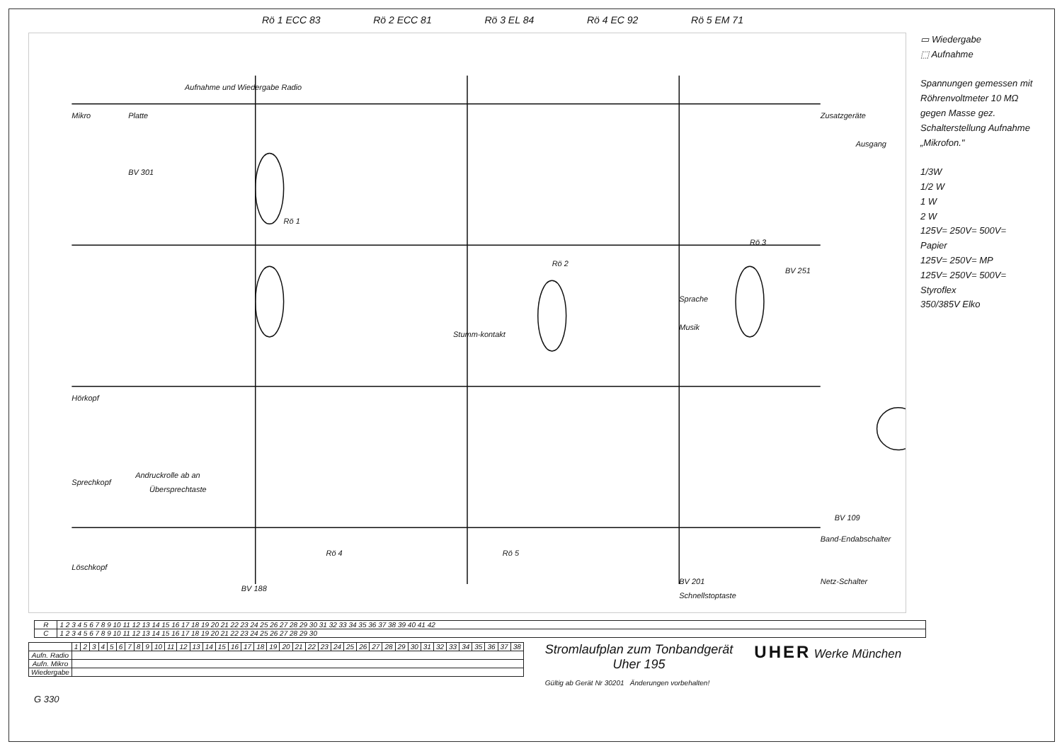Rö 1 ECC 83 Rö 2 ECC 81 Rö 3 EL 84 Rö 4 EC 92 Rö 5 EM 71
Mikro
Platte
Aufnahme und Wiedergabe Radio
Hörkopf
Sprechkopf
Löschkopf
Rö 1
Rö 2
Rö 3
Rö 4
Rö 5
Zusatzgeräte
Ausgang
Sprache
Musik
Stumm-kontakt
Band-Endabschalter
Netz-Schalter
BV 301
BV 251
BV 109
BV 201
BV 188
Übersprechtaste
Andruckrolle ab an
Schnellstoptaste
▭ Wiedergabe
⬚ Aufnahme
Spannungen gemessen mit Röhrenvoltmeter 10 MΩ gegen Masse gez. Schalterstellung Aufnahme „Mikrofon."
1/3W
1/2 W
1 W
2 W
125V= 250V= 500V= Papier
125V= 250V= MP
125V= 250V= 500V= Styroflex
350/385V Elko
| R | 1 2 3 4 5 6 7 8 9 10 11 12 13 14 15 16 17 18 19 20 21 22 23 24 25 26 27 28 29 30 31 32 33 34 35 36 37 38 39 40 41 42 |
| C | 1 2 3 4 5 6 7 8 9 10 11 12 13 14 15 16 17 18 19 20 21 22 23 24 25 26 27 28 29 30 |
| | 1 | 2 | 3 | 4 | 5 | 6 | 7 | 8 | 9 | 10 | 11 | 12 | 13 | 14 | 15 | 16 | 17 | 18 | 19 | 20 | 21 | 22 | 23 | 24 | 25 | 26 | 27 | 28 | 29 | 30 | 31 | 32 | 33 | 34 | 35 | 36 | 37 | 38 |
| --- | --- | --- | --- | --- | --- | --- | --- | --- | --- | --- | --- | --- | --- | --- | --- | --- | --- | --- | --- | --- | --- | --- | --- | --- | --- | --- | --- | --- | --- | --- | --- | --- | --- | --- | --- | --- | --- | --- |
| Aufn. Radio | | | | | | | | | | | | | | | | | | | | | | | | | | | | | | | | | | | | | | |
| Aufn. Mikro | | | | | | | | | | | | | | | | | | | | | | | | | | | | | | | | | | | | | | |
| Wiedergabe | | | | | | | | | | | | | | | | | | | | | | | | | | | | | | | | | | | | | | |
Stromlaufplan zum Tonbandgerät
Uher 195
Gültig ab Gerät Nr 30201 Änderungen vorbehalten!
UHER Werke München
G 330